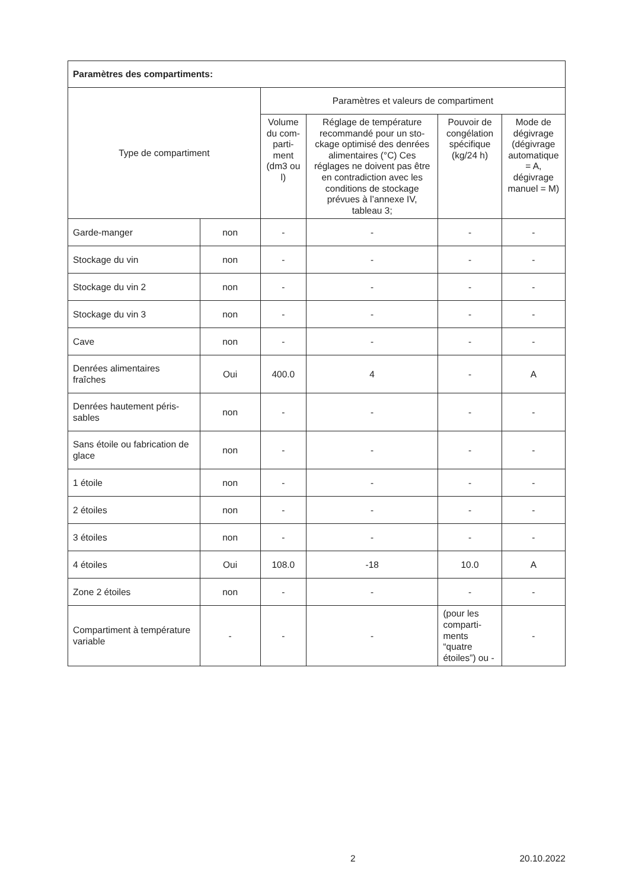| Paramètres des compartiments: | | | | | |
| --- | --- | --- | --- | --- | --- |
| Type de compartiment | | Paramètres et valeurs de compartiment | | | |
| | | Volume du com­parti­ment (dm3 ou l) | Réglage de température recommandé pour un sto­ckage optimisé des den­rées alimentaires (°C) Ces réglages ne doivent pas être en contradiction avec les conditions de sto­ckage prévues à l’annexe IV, tableau 3; | Pouvoir de congélation spécifique (kg/24 h) | Mode de dégivrage (dégivrage automa­tique = A, dégivrage manuel = M) |
| Garde-manger | non | - | - | - | - |
| Stockage du vin | non | - | - | - | - |
| Stockage du vin 2 | non | - | - | - | - |
| Stockage du vin 3 | non | - | - | - | - |
| Cave | non | - | - | - | - |
| Denrées alimentaires fraîches | Oui | 400.0 | 4 | - | A |
| Denrées hautement péris­sables | non | - | - | - | - |
| Sans étoile ou fabrication de glace | non | - | - | - | - |
| 1 étoile | non | - | - | - | - |
| 2 étoiles | non | - | - | - | - |
| 3 étoiles | non | - | - | - | - |
| 4 étoiles | Oui | 108.0 | -18 | 10.0 | A |
| Zone 2 étoiles | non | - | - | - | - |
| Compartiment à tempéra­ture variable | - | - | - | (pour les comparti­ments “quatre étoiles”) ou - | - |
2 20.10.2022